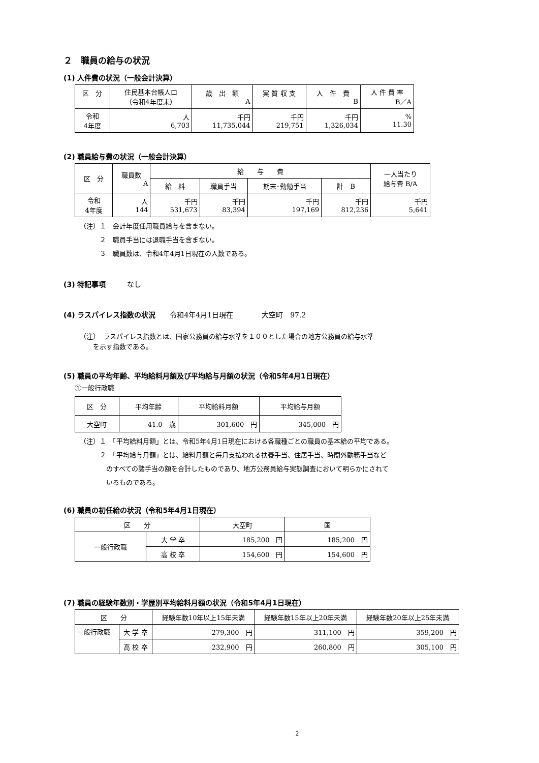２　職員の給与の状況
(1) 人件費の状況（一般会計決算）
| 区 分 | 住民基本台帳人口 （令和4年度末） | 歳 出 額 A | 実 質 収 支 | 人 件 費 B | 人 件 費 率 B／A |
| --- | --- | --- | --- | --- | --- |
| 令和 4年度 | 人 6,703 | 千円 11,735,044 | 千円 219,751 | 千円 1,326,034 | % 11.30 |
(2) 職員給与費の状況（一般会計決算）
| 区 分 | 職員数 A | 給 与 費 | | | | 一人当たり 給与費 B/A |
| --- | --- | --- | --- | --- | --- | --- |
| | | 給 料 | 職員手当 | 期末･勤勉手当 | 計 B | |
| 令和 4年度 | 人 144 | 千円 531,673 | 千円 83,394 | 千円 197,169 | 千円 812,236 | 千円 5,641 |
（注）１　会計年度任用職員給与を含まない。
　　　２　職員手当には退職手当を含まない。
　　　３　職員数は、令和4年4月1日現在の人数である。
(3) 特記事項　　　なし
(4) ラスパイレス指数の状況　　令和4年4月1日現在　　　　大空町　97.2
（注）　ラスパイレス指数とは、国家公務員の給与水準を１００とした場合の地方公務員の給与水準
　　を示す指数である。
(5) 職員の平均年齢、平均給料月額及び平均給与月額の状況（令和5年4月1日現在）
①一般行政職
| 区 分 | 平均年齢 | 平均給料月額 | 平均給与月額 |
| --- | --- | --- | --- |
| 大空町 | 41.0 歳 | 301,600 円 | 345,000 円 |
（注）１　「平均給料月額」とは、令和5年4月1日現在における各職種ごとの職員の基本給の平均である。
　　　２　「平均給与月額」とは、給料月額と毎月支払われる扶養手当、住居手当、時間外勤務手当など
　　　　のすべての諸手当の額を合計したものであり、地方公務員給与実態調査において明らかにされて
　　　　いるものである。
(6) 職員の初任給の状況（令和5年4月1日現在）
| 区 分 | | 大空町 | 国 |
| --- | --- | --- | --- |
| 一般行政職 | 大 学 卒 | 185,200 円 | 185,200 円 |
| | 高 校 卒 | 154,600 円 | 154,600 円 |
(7) 職員の経験年数別・学歴別平均給料月額の状況（令和5年4月1日現在）
| 区 分 | | 経験年数10年以上15年未満 | 経験年数15年以上20年未満 | 経験年数20年以上25年未満 |
| --- | --- | --- | --- | --- |
| 一般行政職 | 大 学 卒 | 279,300 円 | 311,100 円 | 359,200 円 |
| | 高 校 卒 | 232,900 円 | 260,800 円 | 305,100 円 |
2